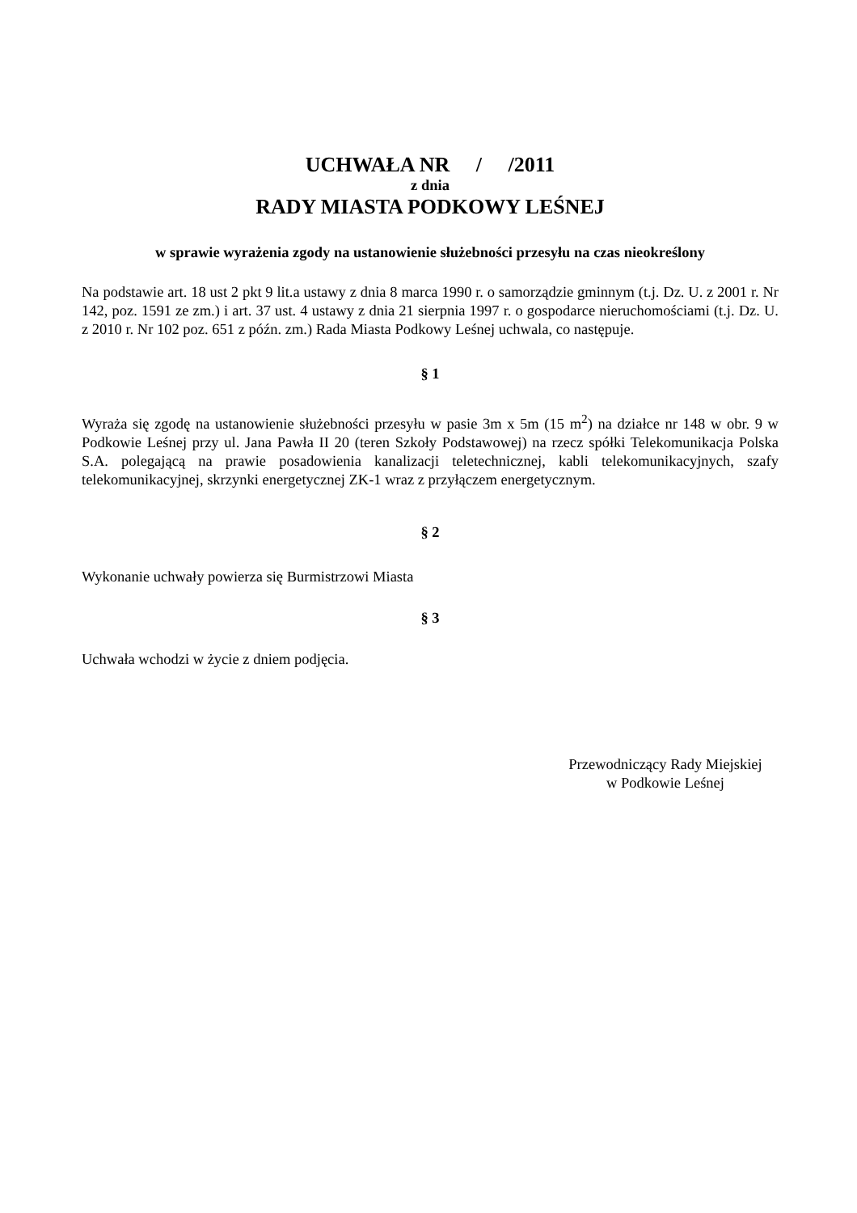UCHWAŁA NR / /2011
z dnia
RADY MIASTA PODKOWY LEŚNEJ
w sprawie wyrażenia zgody na ustanowienie służebności przesyłu na czas nieokreślony
Na podstawie art. 18 ust 2 pkt 9 lit.a ustawy z dnia 8 marca 1990 r. o samorządzie gminnym (t.j. Dz. U. z 2001 r. Nr 142, poz. 1591 ze zm.) i art. 37 ust. 4 ustawy z dnia 21 sierpnia 1997 r. o gospodarce nieruchomościami (t.j. Dz. U. z 2010 r. Nr 102 poz. 651 z późn. zm.) Rada Miasta Podkowy Leśnej uchwala, co następuje.
§ 1
Wyraża się zgodę na ustanowienie służebności przesyłu w pasie 3m x 5m (15 m<sup>2</sup>) na działce nr 148 w obr. 9 w Podkowie Leśnej przy ul. Jana Pawła II 20 (teren Szkoły Podstawowej) na rzecz spółki Telekomunikacja Polska S.A. polegającą na prawie posadowienia kanalizacji teletechnicznej, kabli telekomunikacyjnych, szafy telekomunikacyjnej, skrzynki energetycznej ZK-1 wraz z przyłączem energetycznym.
§ 2
Wykonanie uchwały powierza się Burmistrzowi Miasta
§ 3
Uchwała wchodzi w życie z dniem podjęcia.
Przewodniczący Rady Miejskiej
w Podkowie Leśnej